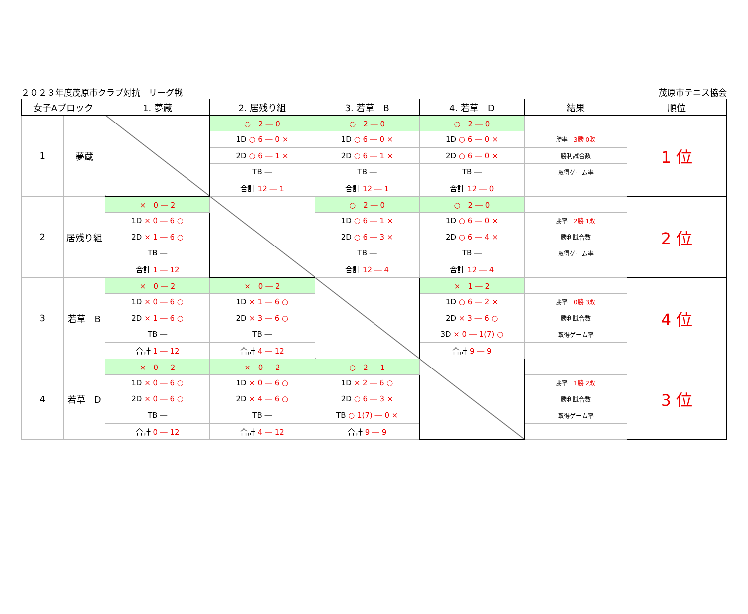２０２３年度茂原市クラブ対抗　リーグ戦 茂原市テニス協会
| 女子Aブロック | | 1. 夢蔵 | 2. 居残り組 | 3. 若草 B | 4. 若草 D | 結果 | 順位 |
| --- | --- | --- | --- | --- | --- | --- | --- |
| 1 | 夢蔵 | | ○ 2 ― 0 | ○ 2 ― 0 | ○ 2 ― 0 | | 1 位 |
| | | | 1D ○ 6 ― 0 × | 1D ○ 6 ― 0 × | 1D ○ 6 ― 0 × | 勝率 3勝 0敗 | |
| | | | 2D ○ 6 ― 1 × | 2D ○ 6 ― 1 × | 2D ○ 6 ― 0 × | 勝利試合数 | |
| | | | TB ― | TB ― | TB ― | 取得ゲーム率 | |
| | | | 合計 12 ― 1 | 合計 12 ― 1 | 合計 12 ― 0 | | |
| 2 | 居残り組 | × 0 ― 2 | | ○ 2 ― 0 | ○ 2 ― 0 | | 2 位 |
| | | 1D × 0 ― 6 ○ | | 1D ○ 6 ― 1 × | 1D ○ 6 ― 0 × | 勝率 2勝 1敗 | |
| | | 2D × 1 ― 6 ○ | | 2D ○ 6 ― 3 × | 2D ○ 6 ― 4 × | 勝利試合数 | |
| | | TB ― | | TB ― | TB ― | 取得ゲーム率 | |
| | | 合計 1 ― 12 | | 合計 12 ― 4 | 合計 12 ― 4 | | |
| 3 | 若草 B | × 0 ― 2 | × 0 ― 2 | | × 1 ― 2 | | 4 位 |
| | | 1D × 0 ― 6 ○ | 1D × 1 ― 6 ○ | | 1D ○ 6 ― 2 × | 勝率 0勝 3敗 | |
| | | 2D × 1 ― 6 ○ | 2D × 3 ― 6 ○ | | 2D × 3 ― 6 ○ | 勝利試合数 | |
| | | TB ― | TB ― | | 3D × 0 ― 1(7) ○ | 取得ゲーム率 | |
| | | 合計 1 ― 12 | 合計 4 ― 12 | | 合計 9 ― 9 | | |
| 4 | 若草 D | × 0 ― 2 | × 0 ― 2 | ○ 2 ― 1 | | | 3 位 |
| | | 1D × 0 ― 6 ○ | 1D × 0 ― 6 ○ | 1D × 2 ― 6 ○ | | 勝率 1勝 2敗 | |
| | | 2D × 0 ― 6 ○ | 2D × 4 ― 6 ○ | 2D ○ 6 ― 3 × | | 勝利試合数 | |
| | | TB ― | TB ― | TB ○ 1(7) ― 0 × | | 取得ゲーム率 | |
| | | 合計 0 ― 12 | 合計 4 ― 12 | 合計 9 ― 9 | | | |